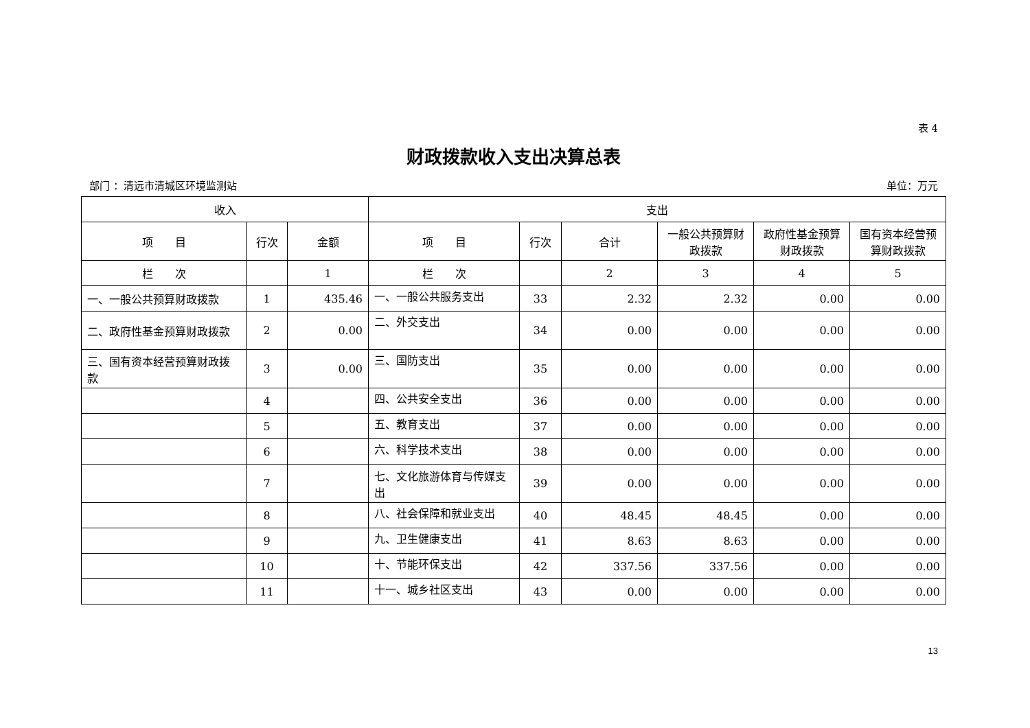表 4
财政拨款收入支出决算总表
部门 ：清远市清城区环境监测站 单位：万元
| 收入 | | | 支出 | | | | | |
| --- | --- | --- | --- | --- | --- | --- | --- | --- |
| 项 目 | 行次 | 金额 | 项 目 | 行次 | 合计 | 一般公共预算财政拨款 | 政府性基金预算财政拨款 | 国有资本经营预算财政拨款 |
| 栏 次 | | 1 | 栏 次 | | 2 | 3 | 4 | 5 |
| 一、一般公共预算财政拨款 | 1 | 435.46 | 一、一般公共服务支出 | 33 | 2.32 | 2.32 | 0.00 | 0.00 |
| 二、政府性基金预算财政拨款 | 2 | 0.00 | 二、外交支出 | 34 | 0.00 | 0.00 | 0.00 | 0.00 |
| 三、国有资本经营预算财政拨款 | 3 | 0.00 | 三、国防支出 | 35 | 0.00 | 0.00 | 0.00 | 0.00 |
| | 4 | | 四、公共安全支出 | 36 | 0.00 | 0.00 | 0.00 | 0.00 |
| | 5 | | 五、教育支出 | 37 | 0.00 | 0.00 | 0.00 | 0.00 |
| | 6 | | 六、科学技术支出 | 38 | 0.00 | 0.00 | 0.00 | 0.00 |
| | 7 | | 七、文化旅游体育与传媒支出 | 39 | 0.00 | 0.00 | 0.00 | 0.00 |
| | 8 | | 八、社会保障和就业支出 | 40 | 48.45 | 48.45 | 0.00 | 0.00 |
| | 9 | | 九、卫生健康支出 | 41 | 8.63 | 8.63 | 0.00 | 0.00 |
| | 10 | | 十、节能环保支出 | 42 | 337.56 | 337.56 | 0.00 | 0.00 |
| | 11 | | 十一、城乡社区支出 | 43 | 0.00 | 0.00 | 0.00 | 0.00 |
13